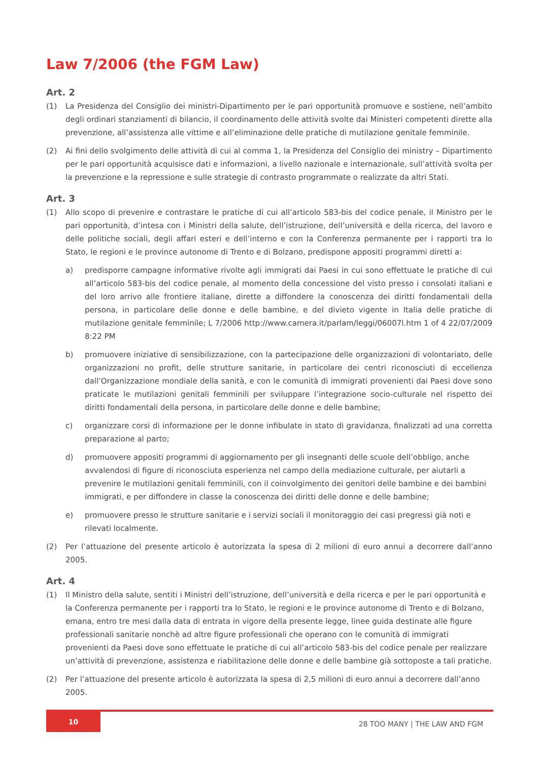Law 7/2006 (the FGM Law)
Art. 2
(1) La Presidenza del Consiglio dei ministri-Dipartimento per le pari opportunità promuove e sostiene, nell’ambito degli ordinari stanziamenti di bilancio, il coordinamento delle attività svolte dai Ministeri competenti dirette alla prevenzione, all’assistenza alle vittime e all’eliminazione delle pratiche di mutilazione genitale femminile.
(2) Ai fini dello svolgimento delle attività di cui al comma 1, la Presidenza del Consiglio dei ministry – Dipartimento per le pari opportunità acquisisce dati e informazioni, a livello nazionale e internazionale, sull’attività svolta per la prevenzione e la repressione e sulle strategie di contrasto programmate o realizzate da altri Stati.
Art. 3
(1) Allo scopo di prevenire e contrastare le pratiche di cui all’articolo 583-bis del codice penale, il Ministro per le pari opportunità, d’intesa con i Ministri della salute, dell’istruzione, dell’università e della ricerca, del lavoro e delle politiche sociali, degli affari esteri e dell’interno e con la Conferenza permanente per i rapporti tra lo Stato, le regioni e le province autonome di Trento e di Bolzano, predispone appositi programmi diretti a:
a) predisporre campagne informative rivolte agli immigrati dai Paesi in cui sono effettuate le pratiche di cui all’articolo 583-bis del codice penale, al momento della concessione del visto presso i consolati italiani e del loro arrivo alle frontiere italiane, dirette a diffondere la conoscenza dei diritti fondamentali della persona, in particolare delle donne e delle bambine, e del divieto vigente in Italia delle pratiche di mutilazione genitale femminile; L 7/2006 http://www.camera.it/parlam/leggi/06007l.htm 1 of 4 22/07/2009 8:22 PM
b) promuovere iniziative di sensibilizzazione, con la partecipazione delle organizzazioni di volontariato, delle organizzazioni no profit, delle strutture sanitarie, in particolare dei centri riconosciuti di eccellenza dall’Organizzazione mondiale della sanità, e con le comunità di immigrati provenienti dai Paesi dove sono praticate le mutilazioni genitali femminili per sviluppare l’integrazione socio-culturale nel rispetto dei diritti fondamentali della persona, in particolare delle donne e delle bambine;
c) organizzare corsi di informazione per le donne infibulate in stato di gravidanza, finalizzati ad una corretta preparazione al parto;
d) promuovere appositi programmi di aggiornamento per gli insegnanti delle scuole dell’obbligo, anche avvalendosi di figure di riconosciuta esperienza nel campo della mediazione culturale, per aiutarli a prevenire le mutilazioni genitali femminili, con il coinvolgimento dei genitori delle bambine e dei bambini immigrati, e per diffondere in classe la conoscenza dei diritti delle donne e delle bambine;
e) promuovere presso le strutture sanitarie e i servizi sociali il monitoraggio dei casi pregressi già noti e rilevati localmente.
(2) Per l’attuazione del presente articolo è autorizzata la spesa di 2 milioni di euro annui a decorrere dall’anno 2005.
Art. 4
(1) Il Ministro della salute, sentiti i Ministri dell’istruzione, dell’università e della ricerca e per le pari opportunità e la Conferenza permanente per i rapporti tra lo Stato, le regioni e le province autonome di Trento e di Bolzano, emana, entro tre mesi dalla data di entrata in vigore della presente legge, linee guida destinate alle figure professionali sanitarie nonchè ad altre figure professionali che operano con le comunità di immigrati provenienti da Paesi dove sono effettuate le pratiche di cui all’articolo 583-bis del codice penale per realizzare un’attività di prevenzione, assistenza e riabilitazione delle donne e delle bambine già sottoposte a tali pratiche.
(2) Per l’attuazione del presente articolo è autorizzata la spesa di 2,5 milioni di euro annui a decorrere dall’anno 2005.
10
28 TOO MANY | THE LAW AND FGM